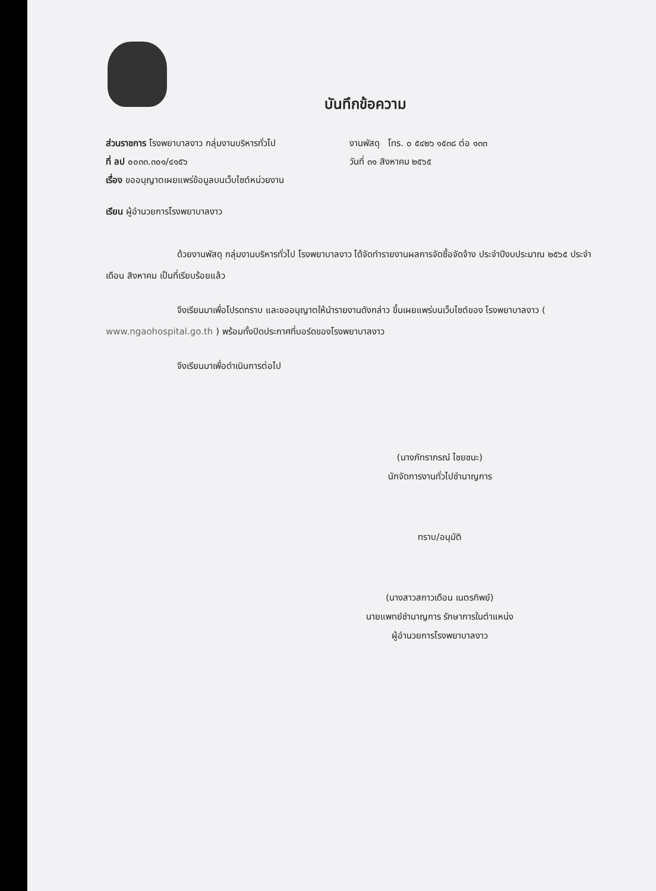บันทึกข้อความ
ส่วนราชการ โรงพยาบาลงาว กลุ่มงานบริหารทั่วไป งานพัสดุ โทร. ๐ ๕๔๒๖ ๑๕๓๘ ต่อ ๑๓๓
ที่ ลป ๐๐๓๓.๓๐๑/๔๑๕๖ วันที่ ๓๑ สิงหาคม ๒๕๖๕
เรื่อง ขออนุญาตเผยแพร่ข้อมูลบนเว็บไซต์หน่วยงาน
เรียน ผู้อำนวยการโรงพยาบาลงาว
ด้วยงานพัสดุ กลุ่มงานบริหารทั่วไป โรงพยาบาลงาว ได้จัดทำรายงานผลการจัดซื้อจัดจ้าง ประจำปีงบประมาณ ๒๕๖๕ ประจำเดือน สิงหาคม เป็นที่เรียบร้อยแล้ว
จึงเรียนมาเพื่อโปรดทราบ และขออนุญาตให้นำรายงานดังกล่าว ขึ้นเผยแพร่บนเว็บไซต์ของ โรงพยาบาลงาว ( www.ngaohospital.go.th ) พร้อมทั้งปิดประกาศที่บอร์ดของโรงพยาบาลงาว
จึงเรียนมาเพื่อดำเนินการต่อไป
(นางภัทราภรณ์ ไชยชนะ)
นักจัดการงานทั่วไปชำนาญการ
ทราบ/อนุมัติ
(นางสาวสกาวเดือน เนตรทิพย์)
นายแพทย์ชำนาญการ รักษาการในตำแหน่ง
ผู้อำนวยการโรงพยาบาลงาว